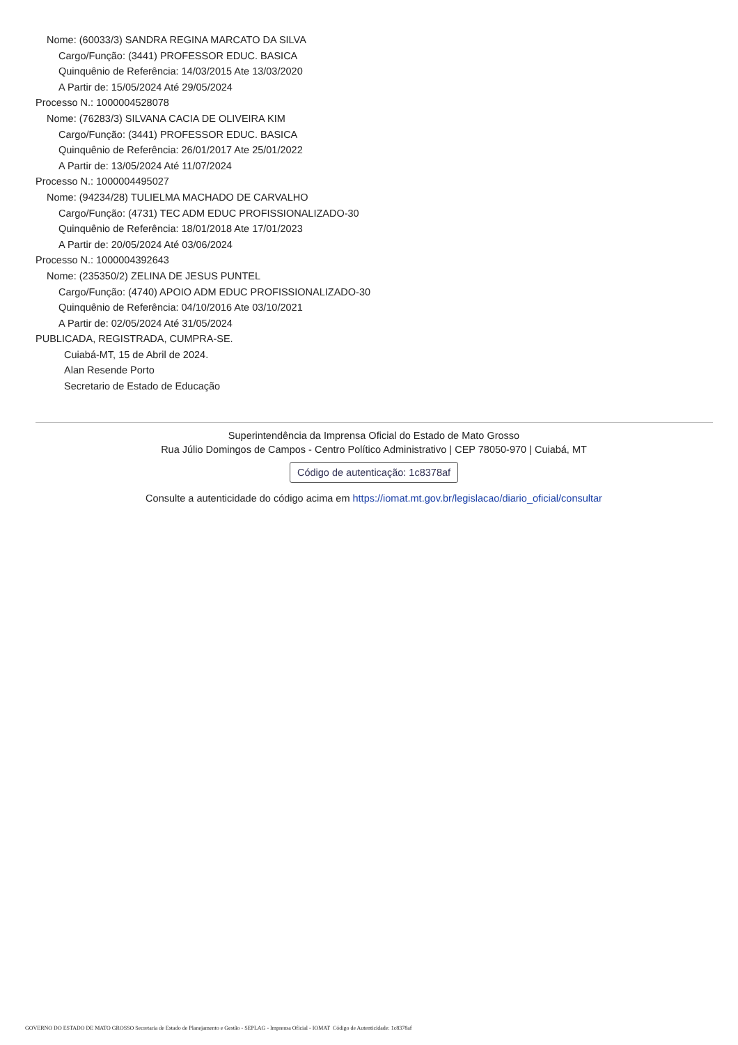Nome: (60033/3) SANDRA REGINA MARCATO DA SILVA
Cargo/Função: (3441) PROFESSOR EDUC. BASICA
Quinquênio de Referência: 14/03/2015 Ate 13/03/2020
A Partir de: 15/05/2024 Até 29/05/2024
Processo N.: 1000004528078
Nome: (76283/3) SILVANA CACIA DE OLIVEIRA KIM
Cargo/Função: (3441) PROFESSOR EDUC. BASICA
Quinquênio de Referência: 26/01/2017 Ate 25/01/2022
A Partir de: 13/05/2024 Até 11/07/2024
Processo N.: 1000004495027
Nome: (94234/28) TULIELMA MACHADO DE CARVALHO
Cargo/Função: (4731) TEC ADM EDUC PROFISSIONALIZADO-30
Quinquênio de Referência: 18/01/2018 Ate 17/01/2023
A Partir de: 20/05/2024 Até 03/06/2024
Processo N.: 1000004392643
Nome: (235350/2) ZELINA DE JESUS PUNTEL
Cargo/Função: (4740) APOIO ADM EDUC PROFISSIONALIZADO-30
Quinquênio de Referência: 04/10/2016 Ate 03/10/2021
A Partir de: 02/05/2024 Até 31/05/2024
PUBLICADA, REGISTRADA, CUMPRA-SE.
Cuiabá-MT, 15 de Abril de 2024.
Alan Resende Porto
Secretario de Estado de Educação
Superintendência da Imprensa Oficial do Estado de Mato Grosso
Rua Júlio Domingos de Campos - Centro Político Administrativo | CEP 78050-970 | Cuiabá, MT
Código de autenticação: 1c8378af
Consulte a autenticidade do código acima em https://iomat.mt.gov.br/legislacao/diario_oficial/consultar
GOVERNO DO ESTADO DE MATO GROSSO Secretaria de Estado de Planejamento e Gestão - SEPLAG - Imprensa Oficial - IOMAT Código de Autenticidade: 1c8378af